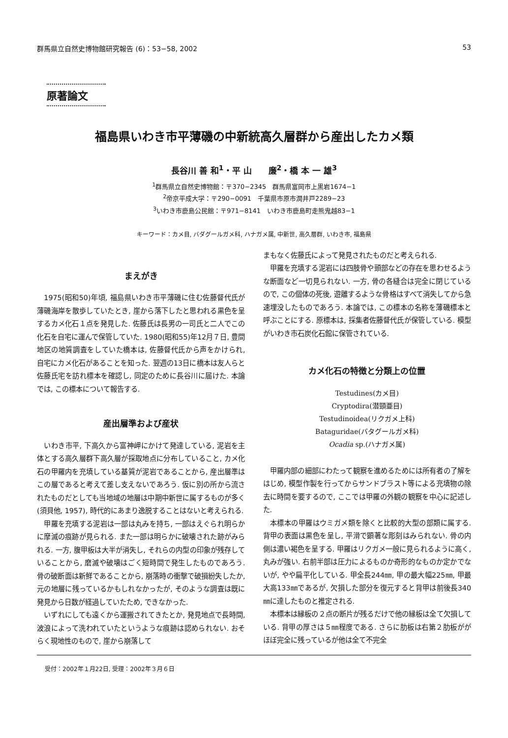群馬県立自然史博物館研究報告 (6)：53−58, 2002 53
原著論文
福島県いわき市平薄磯の中新統高久層群から産出したカメ類
長谷川 善 和<sup>1</sup>・平 山　　廉<sup>2</sup>・橋 本 一 雄<sup>3</sup>
<sup>1</sup> 群馬県立自然史博物館：〒370−2345　群馬県富岡市上黒岩1674−1
<sup>2</sup> 帝京平成大学：〒290−0091　千葉県市原市潤井戸2289−23
<sup>3</sup> いわき市鹿島公民館：〒971−8141　いわき市鹿島町走熊鬼越83−1
キーワード：カメ目, バダグールガメ科, ハナガメ属, 中新世, 高久層群, いわき市, 福島県
まえがき
1975(昭和50)年頃, 福島県いわき市平薄磯に住む佐藤督代氏が薄磯海岸を散歩していたとき, 崖から落下したと思われる黒色を呈するカメ化石１点を発見した. 佐藤氏は長男の一司氏と二人でこの化石を自宅に運んで保管していた. 1980(昭和55)年12月７日, 豊間地区の地質調査をしていた橋本は, 佐藤督代氏から声をかけられ, 自宅にカメ化石があることを知った. 翌週の13日に橋本は友人らと佐藤氏宅を訪れ標本を確認し, 同定のために長谷川に届けた. 本論では, この標本について報告する.
産出層準および産状
いわき市平, 下高久から富神岬にかけて発達している, 泥岩を主体とする高久層群下高久層が採取地点に分布していること, カメ化石の甲羅内を充填している基質が泥岩であることから, 産出層準はこの層であると考えて差し支えないであろう. 仮に別の所から流されたものだとしても当地域の地層は中期中新世に属するものが多く(須貝他, 1957), 時代的にあまり逸脱することはないと考えられる.
甲羅を充填する泥岩は一部は丸みを持ち, 一部はえぐられ明らかに摩滅の痕跡が見られる. また一部は明らかに破壊された跡がみられる. 一方, 腹甲板は大半が消失し, それらの内型の印象が残存していることから, 磨滅や破壊はごく短時間で発生したものであろう. 骨の破断面は新鮮であることから, 崩落時の衝撃で破損紛失したか, 元の地層に残っているかもしれなかったが, そのような調査は既に発見から日数が経過していたため, できなかった.
いずれにしても遠くから運搬されてきたとか, 発見地点で長時間, 波浪によって洗われていたというような痕跡は認められない. おそらく現地性のもので, 崖から崩落して
まもなく佐藤氏によって発見されたものだと考えられる.
甲羅を充填する泥岩には四肢骨や頭部などの存在を思わせるような断面など一切見られない. 一方, 骨の各縫合は完全に閉じているので, この個体の死後, 遊離するような骨格はすべて消失してから急速埋没したものであろう. 本論では, この標本の名称を薄磯標本と呼ぶことにする. 原標本は, 採集者佐藤督代氏が保管している. 模型がいわき市石炭化石館に保管されている.
カメ化石の特徴と分類上の位置
Testudines(カメ目)
Cryptodira(潜頸亜目)
Testudinoidea(リクガメ上科)
Bataguridae(バタグールガメ科)
Ocadia sp.(ハナガメ属)
甲羅内部の細部にわたって観察を進めるためには所有者の了解をはじめ, 模型作製を行ってからサンドブラスト等による充填物の除去に時間を要するので, ここでは甲羅の外観の観察を中心に記述した.
本標本の甲羅はウミガメ類を除くと比較的大型の部類に属する. 背甲の表面は黒色を呈し, 平滑で顕著な彫刻はみられない. 骨の内側は濃い褐色を呈する. 甲羅はリクガメ一般に見られるように高く, 丸みが強い. 右前半部は圧力によるものか奇形的なものか定かでないが, やや扁平化している. 甲全長244㎜, 甲の最大幅225㎜, 甲最大高133㎜であるが, 欠損した部分を復元すると背甲は前後長340㎜に達したものと推定される.
本標本は縁板の２点の断片が残るだけで他の縁板は全て欠損している. 背甲の厚さは５㎜程度である. さらに肋板は右第２肋板ががほぼ完全に残っているが他は全て不完全
受付：2002年１月22日, 受理：2002年３月６日